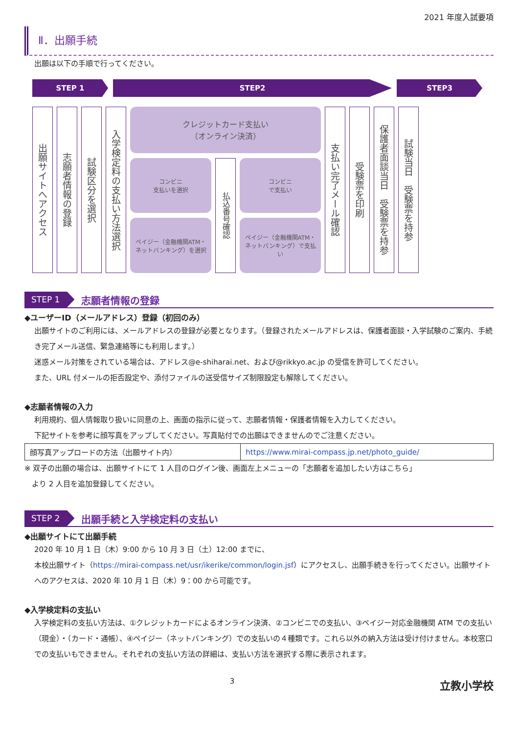2021 年度入試要項
Ⅱ．出願手続
出願は以下の手順で行ってください。
STEP 1 STEP2 STEP3
出願サイトへアクセス
志願者情報の登録
試験区分を選択
入学検定料の支払い方法選択
クレジットカード支払い
（オンライン決済）
コンビニ
支払いを選択
ペイジー（金融機関ATM・ネットバンキング）を選択
払込番号確認
コンビニ
で支払い
ペイジー（金融機関ATM・ネットバンキング）で支払い
支払い完了メール確認
受験票を印刷
保護者面談当日　受験票を持参
試験当日　受験票を持参
STEP 1 志願者情報の登録
◆ユーザーID（メールアドレス）登録（初回のみ）
出願サイトのご利用には、メールアドレスの登録が必要となります。（登録されたメールアドレスは、保護者面談・入学試験のご案内、手続き完了メール送信、緊急連絡等にも利用します。）
迷惑メール対策をされている場合は、アドレス@e-shiharai.net、および@rikkyo.ac.jp の受信を許可してください。
また、URL 付メールの拒否設定や、添付ファイルの送受信サイズ制限設定も解除してください。
◆志願者情報の入力
利用規約、個人情報取り扱いに同意の上、画面の指示に従って、志願者情報・保護者情報を入力してください。
下記サイトを参考に顔写真をアップしてください。写真貼付での出願はできませんのでご注意ください。
| 顔写真アップロードの方法（出願サイト内） | https://www.mirai-compass.jp.net/photo_guide/ |
※ 双子の出願の場合は、出願サイトにて 1 人目のログイン後、画面左上メニューの「志願者を追加したい方はこちら」
　より 2 人目を追加登録してください。
STEP 2 出願手続と入学検定料の支払い
◆出願サイトにて出願手続
2020 年 10 月 1 日（木）9:00 から 10 月 3 日（土）12:00 までに、
本校出願サイト（https://mirai-compass.net/usr/ikerike/common/login.jsf）にアクセスし、出願手続きを行ってください。出願サイトへのアクセスは、2020 年 10 月 1 日（木）9：00 から可能です。
◆入学検定料の支払い
入学検定料の支払い方法は、①クレジットカードによるオンライン決済、②コンビニでの支払い、③ペイジー対応金融機関 ATM での支払い（現金）・（カード・通帳）、④ペイジー（ネットバンキング）での支払いの４種類です。これら以外の納入方法は受け付けません。本校窓口での支払いもできません。それぞれの支払い方法の詳細は、支払い方法を選択する際に表示されます。
3 立教小学校